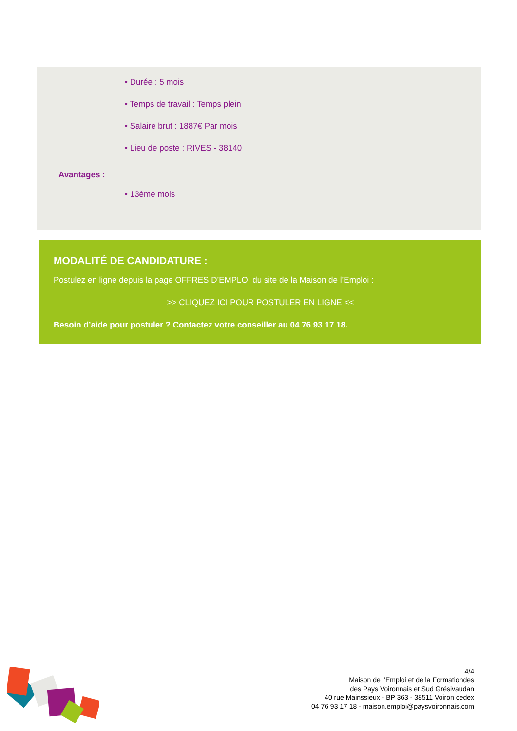• Durée : 5 mois
• Temps de travail : Temps plein
• Salaire brut : 1887€ Par mois
• Lieu de poste : RIVES - 38140
Avantages :
• 13ème mois
MODALITÉ DE CANDIDATURE :
Postulez en ligne depuis la page OFFRES D’EMPLOI du site de la Maison de l’Emploi :
>> CLIQUEZ ICI POUR POSTULER EN LIGNE <<
Besoin d’aide pour postuler ? Contactez votre conseiller au 04 76 93 17 18.
4/4
Maison de l’Emploi et de la Formationdes
des Pays Voironnais et Sud Grésivaudan
40 rue Mainssieux - BP 363 - 38511 Voiron cedex
04 76 93 17 18 - maison.emploi@paysvoironnais.com